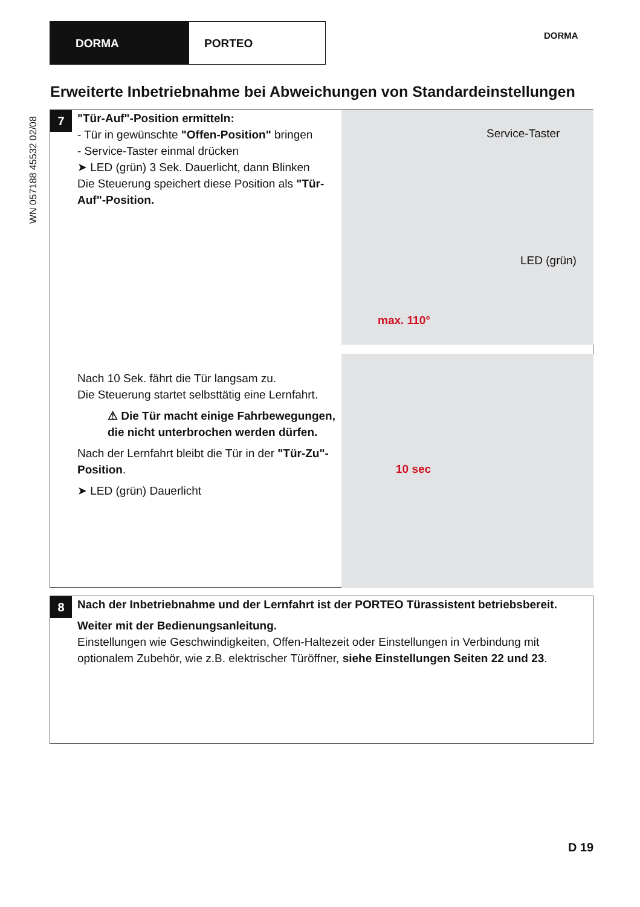DORMA PORTEO
DORMA
WN 057188 45532 02/08
Erweiterte Inbetriebnahme bei Abweichungen von Standardeinstellungen
7
"Tür-Auf"-Position ermitteln:
- Tür in gewünschte "Offen-Position" bringen
- Service-Taster einmal drücken
➤ LED (grün) 3 Sek. Dauerlicht, dann Blinken
Die Steuerung speichert diese Position als "Tür-Auf"-Position.
Service-Taster
LED (grün)
max. 110°
Nach 10 Sek. fährt die Tür langsam zu.
Die Steuerung startet selbsttätig eine Lernfahrt.
⚠ Die Tür macht einige Fahrbewegungen, die nicht unterbrochen werden dürfen.
Nach der Lernfahrt bleibt die Tür in der "Tür-Zu"-Position.
➤ LED (grün) Dauerlicht
10 sec
8
Nach der Inbetriebnahme und der Lernfahrt ist der PORTEO Türassistent betriebsbereit.
Weiter mit der Bedienungsanleitung.
Einstellungen wie Geschwindigkeiten, Offen-Haltezeit oder Einstellungen in Verbindung mit optionalem Zubehör, wie z.B. elektrischer Türöffner, siehe Einstellungen Seiten 22 und 23.
D 19